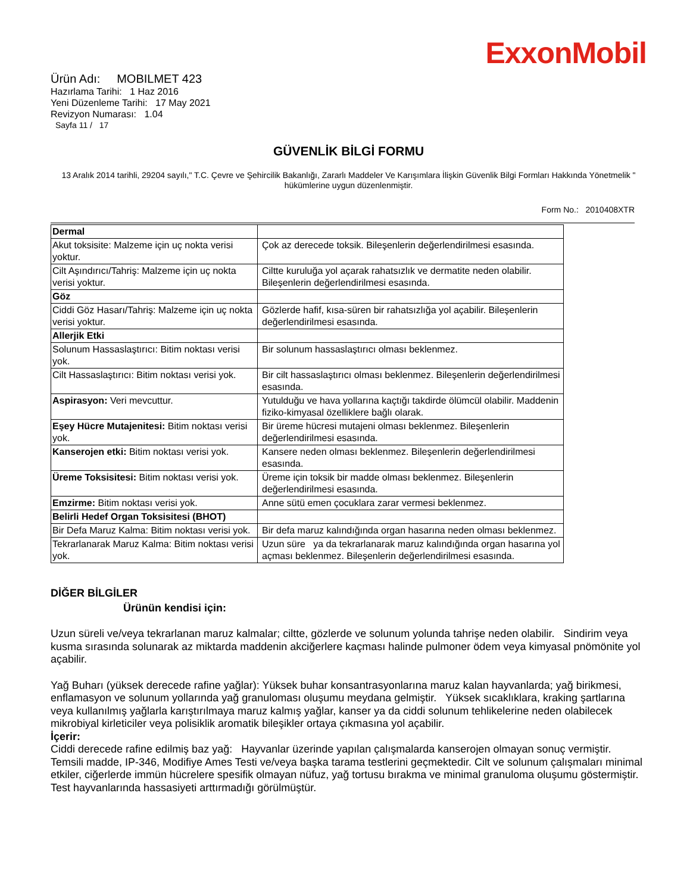ExxonMobil
Ürün Adı: MOBILMET 423
Hazırlama Tarihi: 1 Haz 2016
Yeni Düzenleme Tarihi: 17 May 2021
Revizyon Numarası: 1.04
Sayfa 11 / 17
GÜVENLİK BİLGİ FORMU
13 Aralık 2014 tarihli, 29204 sayılı," T.C. Çevre ve Şehircilik Bakanlığı, Zararlı Maddeler Ve Karışımlara İlişkin Güvenlik Bilgi Formları Hakkında Yönetmelik " hükümlerine uygun düzenlenmiştir.
Form No.: 2010408XTR
| Dermal | |
| Akut toksisite: Malzeme için uç nokta verisi yoktur. | Çok az derecede toksik. Bileşenlerin değerlendirilmesi esasında. |
| Cilt Aşındırıcı/Tahriş: Malzeme için uç nokta verisi yoktur. | Ciltte kuruluğa yol açarak rahatsızlık ve dermatite neden olabilir. Bileşenlerin değerlendirilmesi esasında. |
| Göz | |
| Ciddi Göz Hasarı/Tahriş: Malzeme için uç nokta verisi yoktur. | Gözlerde hafif, kısa-süren bir rahatsızlığa yol açabilir. Bileşenlerin değerlendirilmesi esasında. |
| Allerjik Etki | |
| Solunum Hassaslaştırıcı: Bitim noktası verisi yok. | Bir solunum hassaslaştırıcı olması beklenmez. |
| Cilt Hassaslaştırıcı: Bitim noktası verisi yok. | Bir cilt hassaslaştırıcı olması beklenmez. Bileşenlerin değerlendirilmesi esasında. |
| Aspirasyon: Veri mevcuttur. | Yutulduğu ve hava yollarına kaçtığı takdirde ölümcül olabilir. Maddenin fiziko-kimyasal özelliklere bağlı olarak. |
| Eşey Hücre Mutajenitesi: Bitim noktası verisi yok. | Bir üreme hücresi mutajeni olması beklenmez. Bileşenlerin değerlendirilmesi esasında. |
| Kanserojen etki: Bitim noktası verisi yok. | Kansere neden olması beklenmez. Bileşenlerin değerlendirilmesi esasında. |
| Üreme Toksisitesi: Bitim noktası verisi yok. | Üreme için toksik bir madde olması beklenmez. Bileşenlerin değerlendirilmesi esasında. |
| Emzirme: Bitim noktası verisi yok. | Anne sütü emen çocuklara zarar vermesi beklenmez. |
| Belirli Hedef Organ Toksisitesi (BHOT) | |
| Bir Defa Maruz Kalma: Bitim noktası verisi yok. | Bir defa maruz kalındığında organ hasarına neden olması beklenmez. |
| Tekrarlanarak Maruz Kalma: Bitim noktası verisi yok. | Uzun süre ya da tekrarlanarak maruz kalındığında organ hasarına yol açması beklenmez. Bileşenlerin değerlendirilmesi esasında. |
DİĞER BİLGİLER
Ürünün kendisi için:
Uzun süreli ve/veya tekrarlanan maruz kalmalar; ciltte, gözlerde ve solunum yolunda tahrişe neden olabilir. Sindirim veya kusma sırasında solunarak az miktarda maddenin akciğerlere kaçması halinde pulmoner ödem veya kimyasal pnömönite yol açabilir.
Yağ Buharı (yüksek derecede rafine yağlar): Yüksek buhar konsantrasyonlarına maruz kalan hayvanlarda; yağ birikmesi, enflamasyon ve solunum yollarında yağ granuloması oluşumu meydana gelmiştir. Yüksek sıcaklıklara, kraking şartlarına veya kullanılmış yağlarla karıştırılmaya maruz kalmış yağlar, kanser ya da ciddi solunum tehlikelerine neden olabilecek mikrobiyal kirleticiler veya polisiklik aromatik bileşikler ortaya çıkmasına yol açabilir.
İçerir:
Ciddi derecede rafine edilmiş baz yağ: Hayvanlar üzerinde yapılan çalışmalarda kanserojen olmayan sonuç vermiştir. Temsili madde, IP-346, Modifiye Ames Testi ve/veya başka tarama testlerini geçmektedir. Cilt ve solunum çalışmaları minimal etkiler, ciğerlerde immün hücrelere spesifik olmayan nüfuz, yağ tortusu bırakma ve minimal granuloma oluşumu göstermiştir. Test hayvanlarında hassasiyeti arttırmadığı görülmüştür.